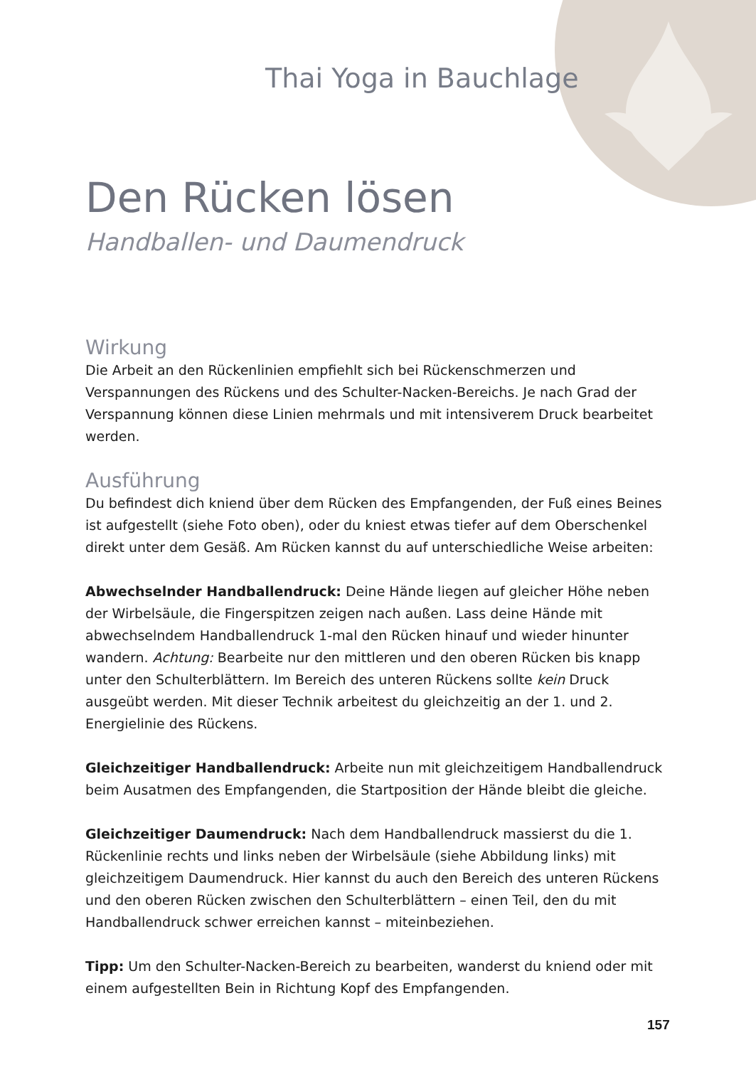Thai Yoga in Bauchlage
Den Rücken lösen
Handballen- und Daumendruck
Wirkung
Die Arbeit an den Rückenlinien empfiehlt sich bei Rückenschmerzen und Verspannungen des Rückens und des Schulter-Nacken-Bereichs. Je nach Grad der Verspannung können diese Linien mehrmals und mit intensiverem Druck bearbeitet werden.
Ausführung
Du befindest dich kniend über dem Rücken des Empfangenden, der Fuß eines Beines ist aufgestellt (siehe Foto oben), oder du kniest etwas tiefer auf dem Oberschenkel direkt unter dem Gesäß. Am Rücken kannst du auf unterschiedliche Weise arbeiten:
Abwechselnder Handballendruck: Deine Hände liegen auf gleicher Höhe neben der Wirbelsäule, die Fingerspitzen zeigen nach außen. Lass deine Hände mit abwechselndem Handballendruck 1-mal den Rücken hinauf und wieder hinunter wandern. Achtung: Bearbeite nur den mittleren und den oberen Rücken bis knapp unter den Schulterblättern. Im Bereich des unteren Rückens sollte kein Druck ausgeübt werden. Mit dieser Technik arbeitest du gleichzeitig an der 1. und 2. Energielinie des Rückens.
Gleichzeitiger Handballendruck: Arbeite nun mit gleichzeitigem Handballendruck beim Ausatmen des Empfangenden, die Startposition der Hände bleibt die gleiche.
Gleichzeitiger Daumendruck: Nach dem Handballendruck massierst du die 1. Rückenlinie rechts und links neben der Wirbelsäule (siehe Abbildung links) mit gleichzeitigem Daumendruck. Hier kannst du auch den Bereich des unteren Rückens und den oberen Rücken zwischen den Schulterblättern – einen Teil, den du mit Handballendruck schwer erreichen kannst – miteinbeziehen.
Tipp: Um den Schulter-Nacken-Bereich zu bearbeiten, wanderst du kniend oder mit einem aufgestellten Bein in Richtung Kopf des Empfangenden.
157